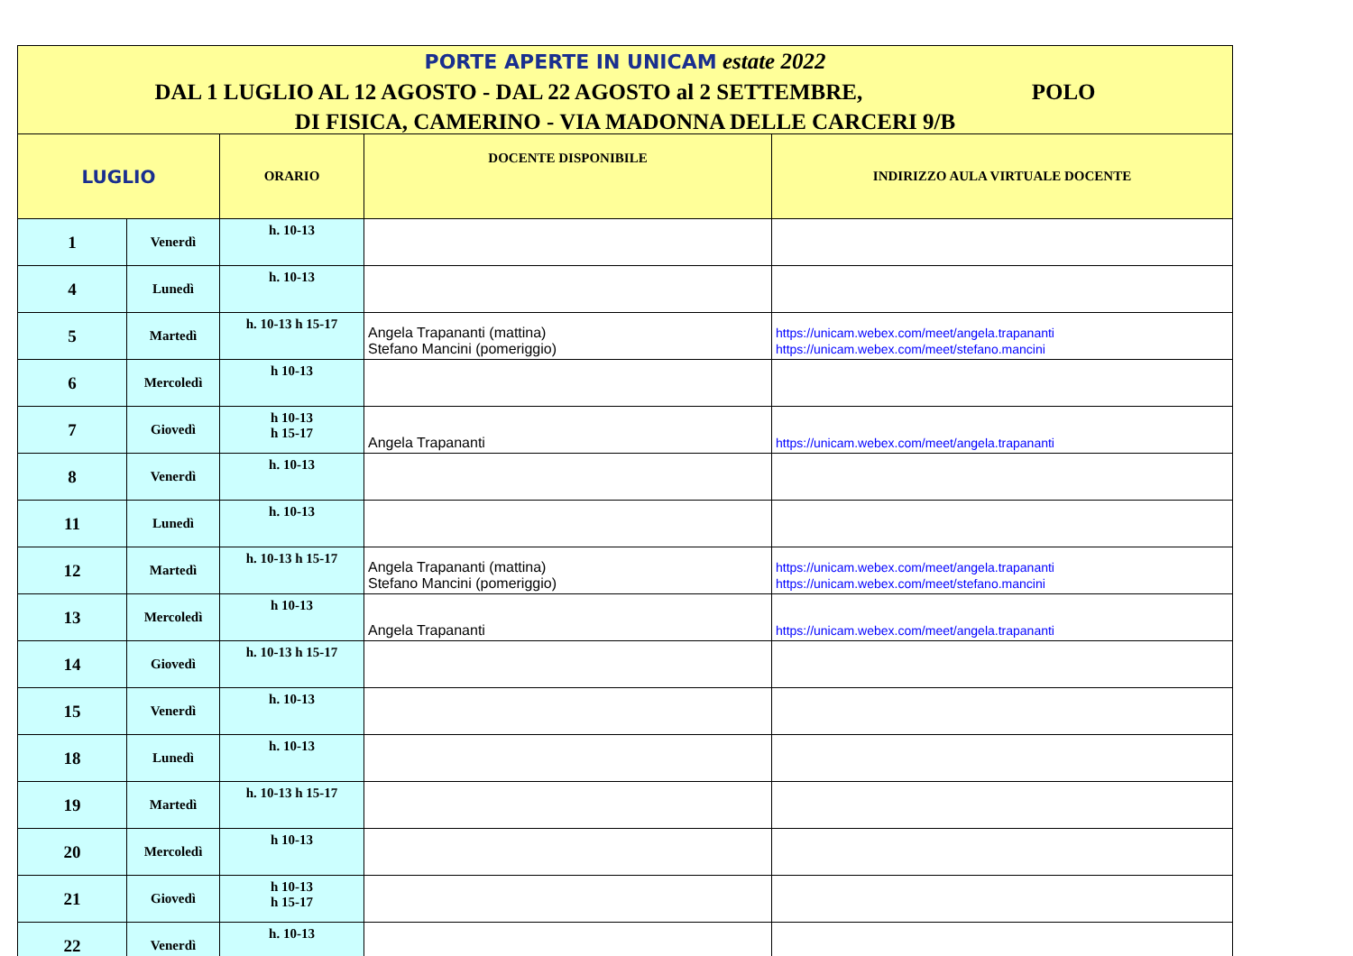PORTE APERTE IN UNICAM estate 2022
DAL 1 LUGLIO AL 12 AGOSTO - DAL 22 AGOSTO al 2 SETTEMBRE, POLO
DI FISICA, CAMERINO - VIA MADONNA DELLE CARCERI 9/B
| LUGLIO | | ORARIO | DOCENTE DISPONIBILE | INDIRIZZO AULA VIRTUALE DOCENTE |
| --- | --- | --- | --- | --- |
| 1 | Venerdì | h. 10-13 | | |
| 4 | Lunedì | h. 10-13 | | |
| 5 | Martedì | h. 10-13 h 15-17 | Angela Trapananti (mattina) Stefano Mancini (pomeriggio) | https://unicam.webex.com/meet/angela.trapananti https://unicam.webex.com/meet/stefano.mancini |
| 6 | Mercoledì | h 10-13 | | |
| 7 | Giovedì | h 10-13 h 15-17 | Angela Trapananti | https://unicam.webex.com/meet/angela.trapananti |
| 8 | Venerdì | h. 10-13 | | |
| 11 | Lunedì | h. 10-13 | | |
| 12 | Martedì | h. 10-13 h 15-17 | Angela Trapananti (mattina) Stefano Mancini (pomeriggio) | https://unicam.webex.com/meet/angela.trapananti https://unicam.webex.com/meet/stefano.mancini |
| 13 | Mercoledì | h 10-13 | Angela Trapananti | https://unicam.webex.com/meet/angela.trapananti |
| 14 | Giovedì | h. 10-13 h 15-17 | | |
| 15 | Venerdì | h. 10-13 | | |
| 18 | Lunedì | h. 10-13 | | |
| 19 | Martedì | h. 10-13 h 15-17 | | |
| 20 | Mercoledì | h 10-13 | | |
| 21 | Giovedì | h 10-13 h 15-17 | | |
| 22 | Venerdì | h. 10-13 | | |